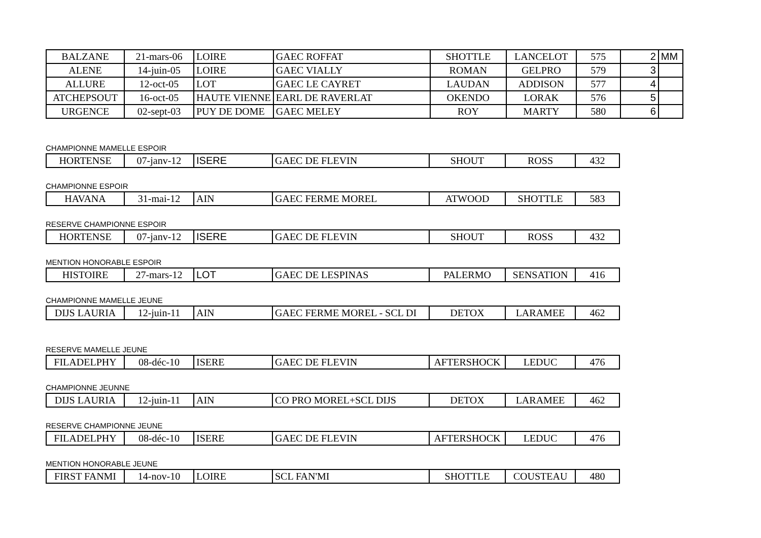| BALZANE | 21-mars-06 | LOIRE | GAEC ROFFAT | SHOTTLE | LANCELOT | 575 | 2 | MM |
| ALENE | 14-juin-05 | LOIRE | GAEC VIALLY | ROMAN | GELPRO | 579 | 3 | |
| ALLURE | 12-oct-05 | LOT | GAEC LE CAYRET | LAUDAN | ADDISON | 577 | 4 | |
| ATCHEPSOUT | 16-oct-05 | HAUTE VIENNE | EARL DE RAVERLAT | OKENDO | LORAK | 576 | 5 | |
| URGENCE | 02-sept-03 | PUY DE DOME | GAEC MELEY | ROY | MARTY | 580 | 6 | |
CHAMPIONNE MAMELLE ESPOIR
| HORTENSE | 07-janv-12 | ISERE | GAEC DE FLEVIN | SHOUT | ROSS | 432 |
CHAMPIONNE ESPOIR
| HAVANA | 31-mai-12 | AIN | GAEC FERME MOREL | ATWOOD | SHOTTLE | 583 |
RESERVE CHAMPIONNE ESPOIR
| HORTENSE | 07-janv-12 | ISERE | GAEC DE FLEVIN | SHOUT | ROSS | 432 |
MENTION HONORABLE ESPOIR
| HISTOIRE | 27-mars-12 | LOT | GAEC DE LESPINAS | PALERMO | SENSATION | 416 |
CHAMPIONNE MAMELLE JEUNE
| DIJS LAURIA | 12-juin-11 | AIN | GAEC FERME MOREL - SCL DI | DETOX | LARAMEE | 462 |
RESERVE MAMELLE JEUNE
| FILADELPHY | 08-déc-10 | ISERE | GAEC DE FLEVIN | AFTERSHOCK | LEDUC | 476 |
CHAMPIONNE JEUNNE
| DIJS LAURIA | 12-juin-11 | AIN | CO PRO MOREL+SCL DIJS | DETOX | LARAMEE | 462 |
RESERVE CHAMPIONNE JEUNE
| FILADELPHY | 08-déc-10 | ISERE | GAEC DE FLEVIN | AFTERSHOCK | LEDUC | 476 |
MENTION HONORABLE JEUNE
| FIRST FANMI | 14-nov-10 | LOIRE | SCL FAN'MI | SHOTTLE | COUSTEAU | 480 |